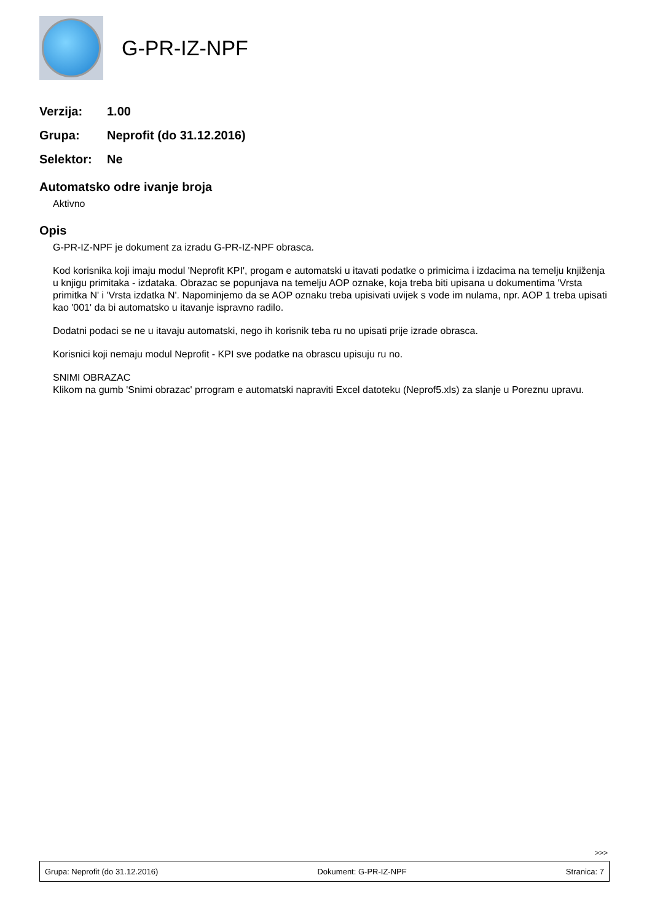G-PR-IZ-NPF
Verzija: 1.00
Grupa: Neprofit (do 31.12.2016)
Selektor: Ne
Automatsko odre ivanje broja
Aktivno
Opis
G-PR-IZ-NPF je dokument za izradu G-PR-IZ-NPF obrasca.
Kod korisnika koji imaju modul 'Neprofit KPI', progam e automatski u itavati podatke o primicima i izdacima na temelju knjiženja u knjigu primitaka - izdataka. Obrazac se popunjava na temelju AOP oznake, koja treba biti upisana u dokumentima 'Vrsta primitka N' i 'Vrsta izdatka N'. Napominjemo da se AOP oznaku treba upisivati uvijek s vode im nulama, npr. AOP 1 treba upisati kao '001' da bi automatsko u itavanje ispravno radilo.
Dodatni podaci se ne u itavaju automatski, nego ih korisnik teba ru no upisati prije izrade obrasca.
Korisnici koji nemaju modul Neprofit - KPI sve podatke na obrascu upisuju ru no.
SNIMI OBRAZAC
Klikom na gumb 'Snimi obrazac' prrogram e automatski napraviti Excel datoteku (Neprof5.xls) za slanje u Poreznu upravu.
>>>
Grupa: Neprofit (do 31.12.2016) Dokument: G-PR-IZ-NPF Stranica: 7